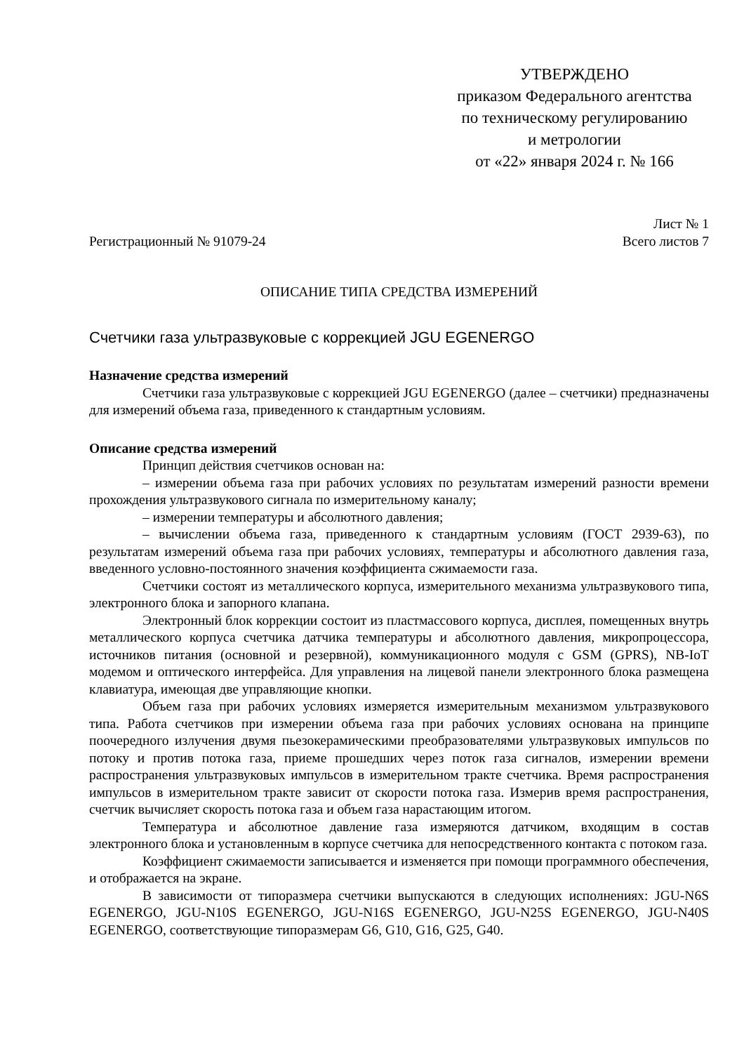УТВЕРЖДЕНО
приказом Федерального агентства
по техническому регулированию
и метрологии
от «22» января 2024 г. № 166
Регистрационный № 91079-24
Лист № 1
Всего листов 7
ОПИСАНИЕ ТИПА СРЕДСТВА ИЗМЕРЕНИЙ
Счетчики газа ультразвуковые с коррекцией JGU EGENERGO
Назначение средства измерений
Счетчики газа ультразвуковые с коррекцией JGU EGENERGO (далее – счетчики) предназначены для измерений объема газа, приведенного к стандартным условиям.
Описание средства измерений
Принцип действия счетчиков основан на:
– измерении объема газа при рабочих условиях по результатам измерений разности времени прохождения ультразвукового сигнала по измерительному каналу;
– измерении температуры и абсолютного давления;
– вычислении объема газа, приведенного к стандартным условиям (ГОСТ 2939-63), по результатам измерений объема газа при рабочих условиях, температуры и абсолютного давления газа, введенного условно-постоянного значения коэффициента сжимаемости газа.
Счетчики состоят из металлического корпуса, измерительного механизма ультразвукового типа, электронного блока и запорного клапана.
Электронный блок коррекции состоит из пластмассового корпуса, дисплея, помещенных внутрь металлического корпуса счетчика датчика температуры и абсолютного давления, микропроцессора, источников питания (основной и резервной), коммуникационного модуля с GSM (GPRS), NB-IoT модемом и оптического интерфейса. Для управления на лицевой панели электронного блока размещена клавиатура, имеющая две управляющие кнопки.
Объем газа при рабочих условиях измеряется измерительным механизмом ультразвукового типа. Работа счетчиков при измерении объема газа при рабочих условиях основана на принципе поочередного излучения двумя пьезокерамическими преобразователями ультразвуковых импульсов по потоку и против потока газа, приеме прошедших через поток газа сигналов, измерении времени распространения ультразвуковых импульсов в измерительном тракте счетчика. Время распространения импульсов в измерительном тракте зависит от скорости потока газа. Измерив время распространения, счетчик вычисляет скорость потока газа и объем газа нарастающим итогом.
Температура и абсолютное давление газа измеряются датчиком, входящим в состав электронного блока и установленным в корпусе счетчика для непосредственного контакта с потоком газа.
Коэффициент сжимаемости записывается и изменяется при помощи программного обеспечения, и отображается на экране.
В зависимости от типоразмера счетчики выпускаются в следующих исполнениях: JGU-N6S EGENERGO, JGU-N10S EGENERGO, JGU-N16S EGENERGO, JGU-N25S EGENERGO, JGU-N40S EGENERGO, соответствующие типоразмерам G6, G10, G16, G25, G40.